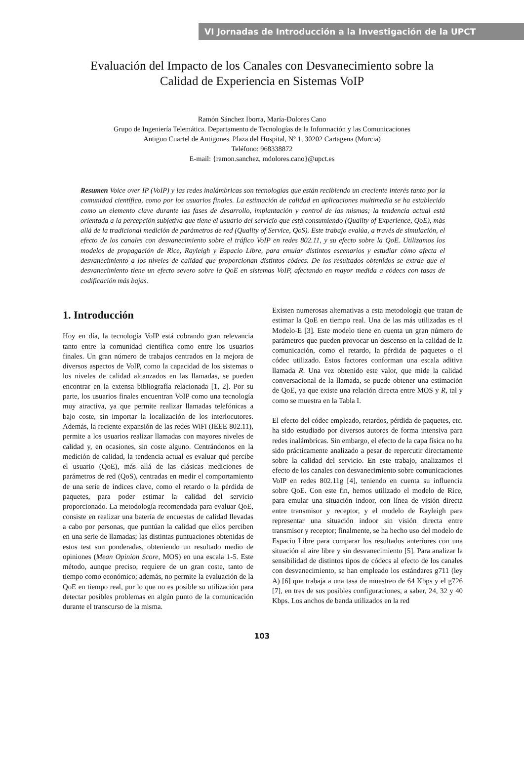VI Jornadas de Introducción a la Investigación de la UPCT
Evaluación del Impacto de los Canales con Desvanecimiento sobre la
Calidad de Experiencia en Sistemas VoIP
Ramón Sánchez Iborra, María-Dolores Cano
Grupo de Ingeniería Telemática. Departamento de Tecnologías de la Información y las Comunicaciones
Antiguo Cuartel de Antigones. Plaza del Hospital, Nº 1, 30202 Cartagena (Murcia)
Teléfono: 968338872
E-mail: {ramon.sanchez, mdolores.cano}@upct.es
Resumen Voice over IP (VoIP) y las redes inalámbricas son tecnologías que están recibiendo un creciente interés tanto por la comunidad científica, como por los usuarios finales. La estimación de calidad en aplicaciones multimedia se ha establecido como un elemento clave durante las fases de desarrollo, implantación y control de las mismas; la tendencia actual está orientada a la percepción subjetiva que tiene el usuario del servicio que está consumiendo (Quality of Experience, QoE), más allá de la tradicional medición de parámetros de red (Quality of Service, QoS). Este trabajo evalúa, a través de simulación, el efecto de los canales con desvanecimiento sobre el tráfico VoIP en redes 802.11, y su efecto sobre la QoE. Utilizamos los modelos de propagación de Rice, Rayleigh y Espacio Libre, para emular distintos escenarios y estudiar cómo afecta el desvanecimiento a los niveles de calidad que proporcionan distintos códecs. De los resultados obtenidos se extrae que el desvanecimiento tiene un efecto severo sobre la QoE en sistemas VoIP, afectando en mayor medida a códecs con tasas de codificación más bajas.
1. Introducción
Hoy en día, la tecnología VoIP está cobrando gran relevancia tanto entre la comunidad científica como entre los usuarios finales. Un gran número de trabajos centrados en la mejora de diversos aspectos de VoIP, como la capacidad de los sistemas o los niveles de calidad alcanzados en las llamadas, se pueden encontrar en la extensa bibliografía relacionada [1, 2]. Por su parte, los usuarios finales encuentran VoIP como una tecnología muy atractiva, ya que permite realizar llamadas telefónicas a bajo coste, sin importar la localización de los interlocutores. Además, la reciente expansión de las redes WiFi (IEEE 802.11), permite a los usuarios realizar llamadas con mayores niveles de calidad y, en ocasiones, sin coste alguno. Centrándonos en la medición de calidad, la tendencia actual es evaluar qué percibe el usuario (QoE), más allá de las clásicas mediciones de parámetros de red (QoS), centradas en medir el comportamiento de una serie de índices clave, como el retardo o la pérdida de paquetes, para poder estimar la calidad del servicio proporcionado. La metodología recomendada para evaluar QoE, consiste en realizar una batería de encuestas de calidad llevadas a cabo por personas, que puntúan la calidad que ellos perciben en una serie de llamadas; las distintas puntuaciones obtenidas de estos test son ponderadas, obteniendo un resultado medio de opiniones (Mean Opinion Score, MOS) en una escala 1-5. Este método, aunque preciso, requiere de un gran coste, tanto de tiempo como económico; además, no permite la evaluación de la QoE en tiempo real, por lo que no es posible su utilización para detectar posibles problemas en algún punto de la comunicación durante el transcurso de la misma.
Existen numerosas alternativas a esta metodología que tratan de estimar la QoE en tiempo real. Una de las más utilizadas es el Modelo-E [3]. Este modelo tiene en cuenta un gran número de parámetros que pueden provocar un descenso en la calidad de la comunicación, como el retardo, la pérdida de paquetes o el códec utilizado. Estos factores conforman una escala aditiva llamada R. Una vez obtenido este valor, que mide la calidad conversacional de la llamada, se puede obtener una estimación de QoE, ya que existe una relación directa entre MOS y R, tal y como se muestra en la Tabla I.
El efecto del códec empleado, retardos, pérdida de paquetes, etc. ha sido estudiado por diversos autores de forma intensiva para redes inalámbricas. Sin embargo, el efecto de la capa física no ha sido prácticamente analizado a pesar de repercutir directamente sobre la calidad del servicio. En este trabajo, analizamos el efecto de los canales con desvanecimiento sobre comunicaciones VoIP en redes 802.11g [4], teniendo en cuenta su influencia sobre QoE. Con este fin, hemos utilizado el modelo de Rice, para emular una situación indoor, con línea de visión directa entre transmisor y receptor, y el modelo de Rayleigh para representar una situación indoor sin visión directa entre transmisor y receptor; finalmente, se ha hecho uso del modelo de Espacio Libre para comparar los resultados anteriores con una situación al aire libre y sin desvanecimiento [5]. Para analizar la sensibilidad de distintos tipos de códecs al efecto de los canales con desvanecimiento, se han empleado los estándares g711 (ley A) [6] que trabaja a una tasa de muestreo de 64 Kbps y el g726 [7], en tres de sus posibles configuraciones, a saber, 24, 32 y 40 Kbps. Los anchos de banda utilizados en la red
103